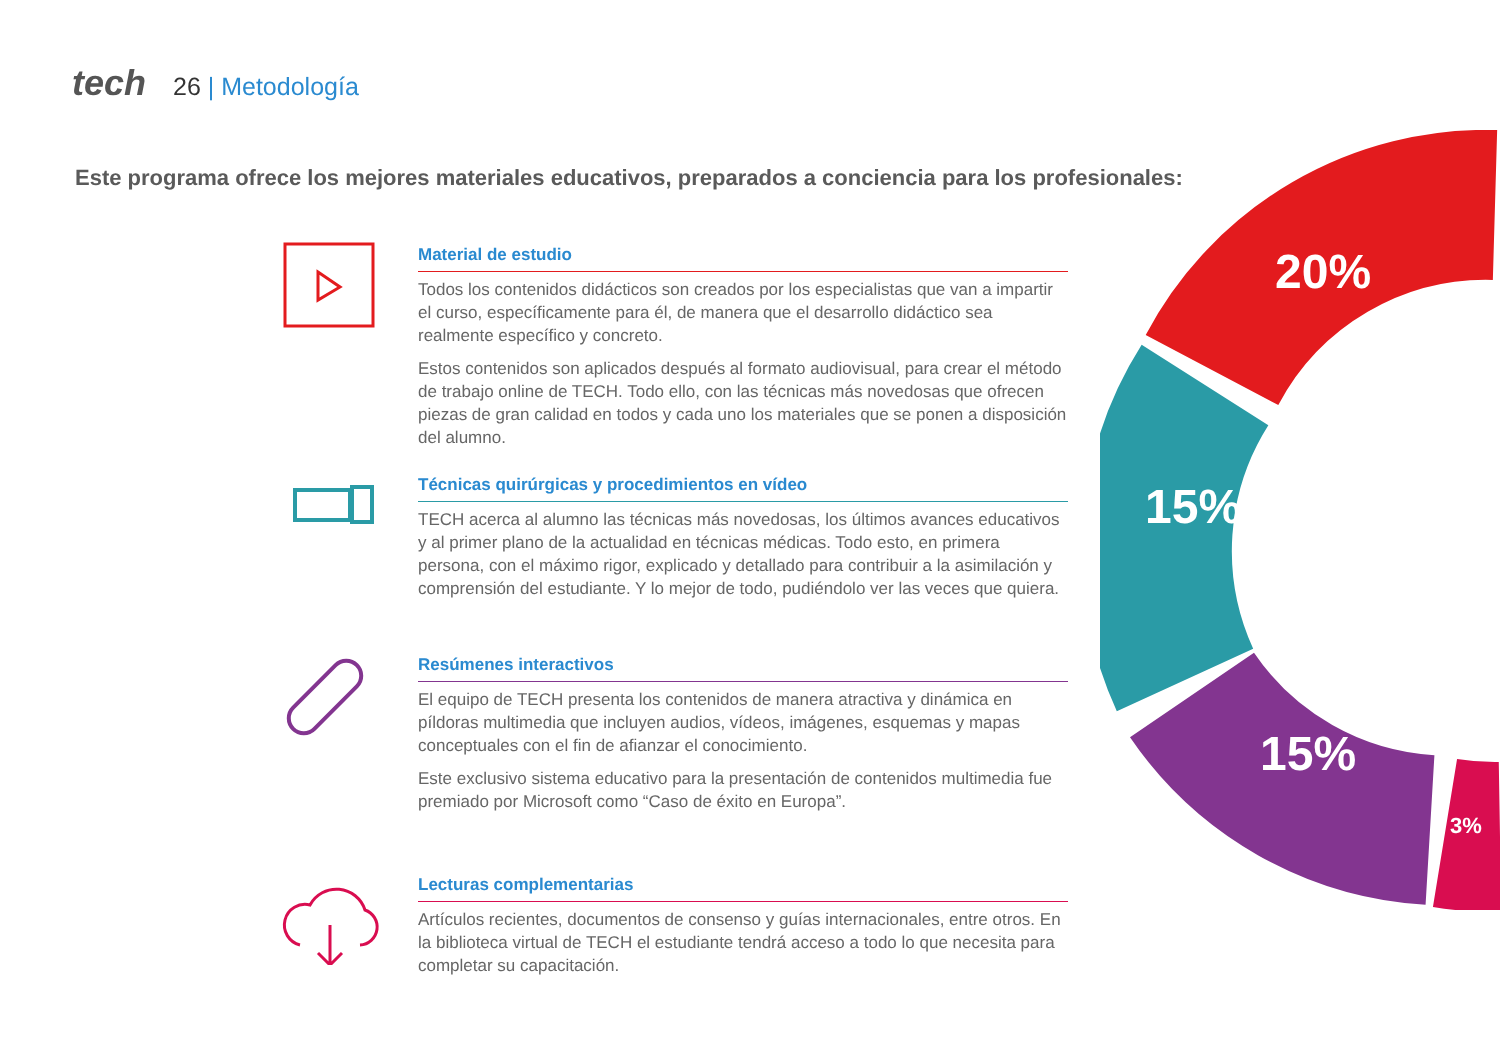tech 26 | Metodología
Este programa ofrece los mejores materiales educativos, preparados a conciencia para los profesionales:
Material de estudio
Todos los contenidos didácticos son creados por los especialistas que van a impartir el curso, específicamente para él, de manera que el desarrollo didáctico sea realmente específico y concreto.
Estos contenidos son aplicados después al formato audiovisual, para crear el método de trabajo online de TECH. Todo ello, con las técnicas más novedosas que ofrecen piezas de gran calidad en todos y cada uno los materiales que se ponen a disposición del alumno.
Técnicas quirúrgicas y procedimientos en vídeo
TECH acerca al alumno las técnicas más novedosas, los últimos avances educativos y al primer plano de la actualidad en técnicas médicas. Todo esto, en primera persona, con el máximo rigor, explicado y detallado para contribuir a la asimilación y comprensión del estudiante. Y lo mejor de todo, pudiéndolo ver las veces que quiera.
Resúmenes interactivos
El equipo de TECH presenta los contenidos de manera atractiva y dinámica en píldoras multimedia que incluyen audios, vídeos, imágenes, esquemas y mapas conceptuales con el fin de afianzar el conocimiento.
Este exclusivo sistema educativo para la presentación de contenidos multimedia fue premiado por Microsoft como “Caso de éxito en Europa”.
Lecturas complementarias
Artículos recientes, documentos de consenso y guías internacionales, entre otros. En la biblioteca virtual de TECH el estudiante tendrá acceso a todo lo que necesita para completar su capacitación.
20%
15%
15%
3%